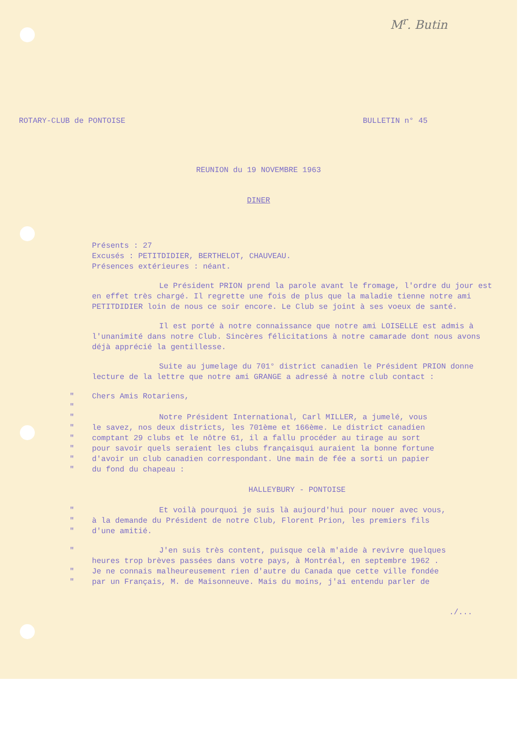M<sup>r</sup>. Butin
ROTARY-CLUB de PONTOISE BULLETIN n° 45
REUNION du 19 NOVEMBRE 1963
DINER
Présents : 27
Excusés : PETITDIDIER, BERTHELOT, CHAUVEAU.
Présences extérieures : néant.
Le Président PRION prend la parole avant le fromage, l'ordre du jour est en effet très chargé. Il regrette une fois de plus que la maladie tienne notre ami PETITDIDIER loin de nous ce soir encore. Le Club se joint à ses voeux de santé.
Il est porté à notre connaissance que notre ami LOISELLE est admis à l'unanimité dans notre Club. Sincères félicitations à notre camarade dont nous avons déjà apprécié la gentillesse.
Suite au jumelage du 701° district canadien le Président PRION donne lecture de la lettre que notre ami GRANGE a adressé à notre club contact :
" Chers Amis Rotariens,
"
" Notre Président International, Carl MILLER, a jumelé, vous
" le savez, nos deux districts, les 701ème et 166ème. Le district canadien
" comptant 29 clubs et le nôtre 61, il a fallu procéder au tirage au sort
" pour savoir quels seraient les clubs françaisqui auraient la bonne fortune
" d'avoir un club canadien correspondant. Une main de fée a sorti un papier
" du fond du chapeau :
HALLEYBURY - PONTOISE
" Et voilà pourquoi je suis là aujourd'hui pour nouer avec vous,
" à la demande du Président de notre Club, Florent Prion, les premiers fils
" d'une amitié.
" J'en suis très content, puisque celà m'aide à revivre quelques
heures trop brèves passées dans votre pays, à Montréal, en septembre 1962 .
" Je ne connais malheureusement rien d'autre du Canada que cette ville fondée
" par un Français, M. de Maisonneuve. Mais du moins, j'ai entendu parler de
./...